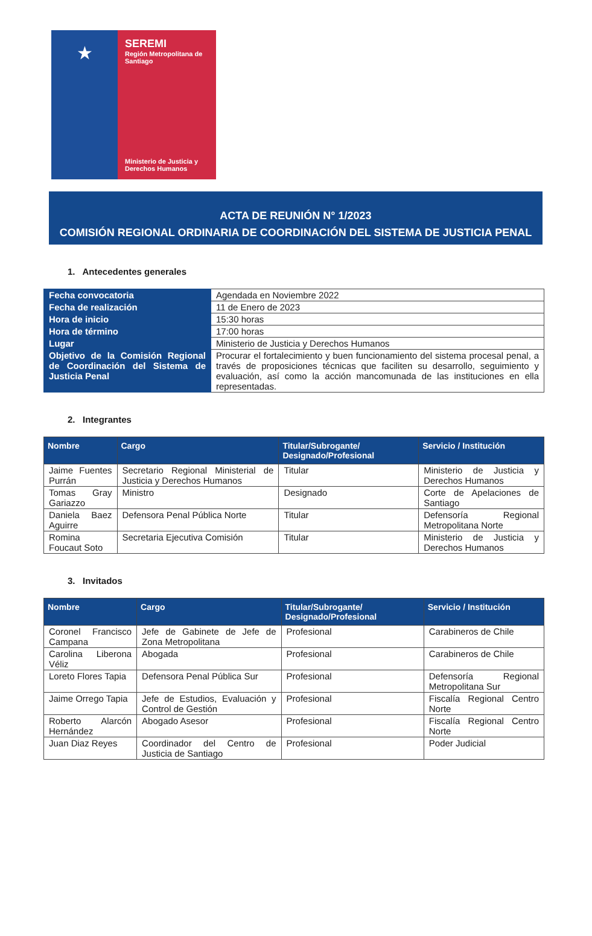★
SEREMI
Región Metropolitana de Santiago
Ministerio de Justicia y Derechos Humanos
ACTA DE REUNIÓN N° 1/2023
COMISIÓN REGIONAL ORDINARIA DE COORDINACIÓN DEL SISTEMA DE JUSTICIA PENAL
1. Antecedentes generales
| Fecha convocatoria | Agendada en Noviembre 2022 |
| Fecha de realización | 11 de Enero de 2023 |
| Hora de inicio | 15:30 horas |
| Hora de término | 17:00 horas |
| Lugar | Ministerio de Justicia y Derechos Humanos |
| Objetivo de la Comisión Regional de Coordinación del Sistema de Justicia Penal | Procurar el fortalecimiento y buen funcionamiento del sistema procesal penal, a través de proposiciones técnicas que faciliten su desarrollo, seguimiento y evaluación, así como la acción mancomunada de las instituciones en ella representadas. |
2. Integrantes
| Nombre | Cargo | Titular/Subrogante/ Designado/Profesional | Servicio / Institución |
| --- | --- | --- | --- |
| Jaime Fuentes Purrán | Secretario Regional Ministerial de Justicia y Derechos Humanos | Titular | Ministerio de Justicia y Derechos Humanos |
| Tomas Gray Gariazzo | Ministro | Designado | Corte de Apelaciones de Santiago |
| Daniela Baez Aguirre | Defensora Penal Pública Norte | Titular | Defensoría Regional Metropolitana Norte |
| Romina Foucaut Soto | Secretaria Ejecutiva Comisión | Titular | Ministerio de Justicia y Derechos Humanos |
3. Invitados
| Nombre | Cargo | Titular/Subrogante/ Designado/Profesional | Servicio / Institución |
| --- | --- | --- | --- |
| Coronel Francisco Campana | Jefe de Gabinete de Jefe de Zona Metropolitana | Profesional | Carabineros de Chile |
| Carolina Liberona Véliz | Abogada | Profesional | Carabineros de Chile |
| Loreto Flores Tapia | Defensora Penal Pública Sur | Profesional | Defensoría Regional Metropolitana Sur |
| Jaime Orrego Tapia | Jefe de Estudios, Evaluación y Control de Gestión | Profesional | Fiscalía Regional Centro Norte |
| Roberto Alarcón Hernández | Abogado Asesor | Profesional | Fiscalía Regional Centro Norte |
| Juan Diaz Reyes | Coordinador del Centro de Justicia de Santiago | Profesional | Poder Judicial |